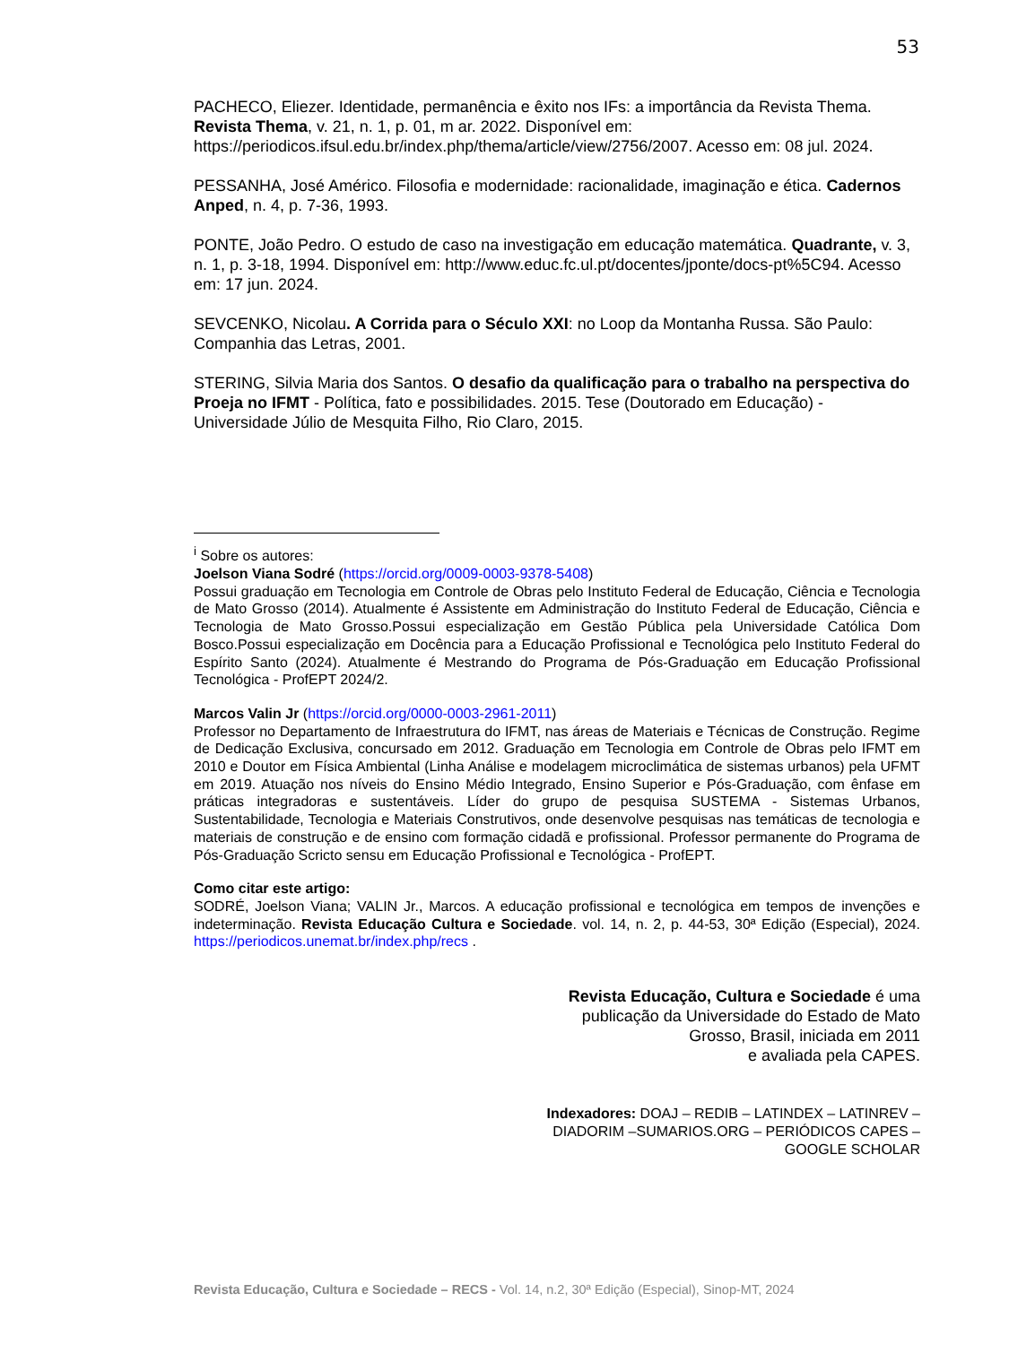53
PACHECO, Eliezer. Identidade, permanência e êxito nos IFs: a importância da Revista Thema. Revista Thema, v. 21, n. 1, p. 01, m ar. 2022. Disponível em: https://periodicos.ifsul.edu.br/index.php/thema/article/view/2756/2007. Acesso em: 08 jul. 2024.
PESSANHA, José Américo. Filosofia e modernidade: racionalidade, imaginação e ética. Cadernos Anped, n. 4, p. 7-36, 1993.
PONTE, João Pedro. O estudo de caso na investigação em educação matemática. Quadrante, v. 3, n. 1, p. 3-18, 1994. Disponível em: http://www.educ.fc.ul.pt/docentes/jponte/docs-pt%5C94. Acesso em: 17 jun. 2024.
SEVCENKO, Nicolau. A Corrida para o Século XXI: no Loop da Montanha Russa. São Paulo: Companhia das Letras, 2001.
STERING, Silvia Maria dos Santos. O desafio da qualificação para o trabalho na perspectiva do Proeja no IFMT - Política, fato e possibilidades. 2015. Tese (Doutorado em Educação) - Universidade Júlio de Mesquita Filho, Rio Claro, 2015.
<sup>i</sup> Sobre os autores:
Joelson Viana Sodré (https://orcid.org/0009-0003-9378-5408)
Possui graduação em Tecnologia em Controle de Obras pelo Instituto Federal de Educação, Ciência e Tecnologia de Mato Grosso (2014). Atualmente é Assistente em Administração do Instituto Federal de Educação, Ciência e Tecnologia de Mato Grosso.Possui especialização em Gestão Pública pela Universidade Católica Dom Bosco.Possui especialização em Docência para a Educação Profissional e Tecnológica pelo Instituto Federal do Espírito Santo (2024). Atualmente é Mestrando do Programa de Pós-Graduação em Educação Profissional Tecnológica - ProfEPT 2024/2.
Marcos Valin Jr (https://orcid.org/0000-0003-2961-2011)
Professor no Departamento de Infraestrutura do IFMT, nas áreas de Materiais e Técnicas de Construção. Regime de Dedicação Exclusiva, concursado em 2012. Graduação em Tecnologia em Controle de Obras pelo IFMT em 2010 e Doutor em Física Ambiental (Linha Análise e modelagem microclimática de sistemas urbanos) pela UFMT em 2019. Atuação nos níveis do Ensino Médio Integrado, Ensino Superior e Pós-Graduação, com ênfase em práticas integradoras e sustentáveis. Líder do grupo de pesquisa SUSTEMA - Sistemas Urbanos, Sustentabilidade, Tecnologia e Materiais Construtivos, onde desenvolve pesquisas nas temáticas de tecnologia e materiais de construção e de ensino com formação cidadã e profissional. Professor permanente do Programa de Pós-Graduação Scricto sensu em Educação Profissional e Tecnológica - ProfEPT.
Como citar este artigo:
SODRÉ, Joelson Viana; VALIN Jr., Marcos. A educação profissional e tecnológica em tempos de invenções e indeterminação. Revista Educação Cultura e Sociedade. vol. 14, n. 2, p. 44-53, 30ª Edição (Especial), 2024. https://periodicos.unemat.br/index.php/recs .
Revista Educação, Cultura e Sociedade é uma
publicação da Universidade do Estado de Mato
Grosso, Brasil, iniciada em 2011
e avaliada pela CAPES.
Indexadores: DOAJ – REDIB – LATINDEX – LATINREV –
DIADORIM –SUMARIOS.ORG – PERIÓDICOS CAPES –
GOOGLE SCHOLAR
Revista Educação, Cultura e Sociedade – RECS - Vol. 14, n.2, 30ª Edição (Especial), Sinop-MT, 2024